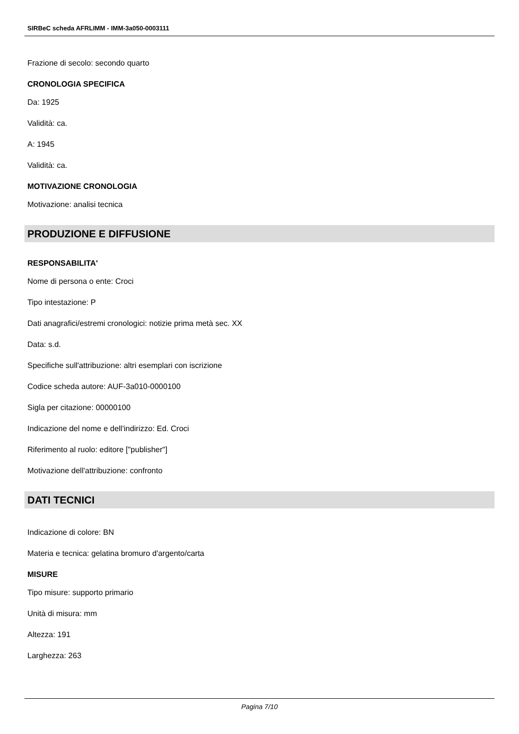SIRBeC scheda AFRLIMM - IMM-3a050-0003111
Frazione di secolo: secondo quarto
CRONOLOGIA SPECIFICA
Da: 1925
Validità: ca.
A: 1945
Validità: ca.
MOTIVAZIONE CRONOLOGIA
Motivazione: analisi tecnica
PRODUZIONE E DIFFUSIONE
RESPONSABILITA'
Nome di persona o ente: Croci
Tipo intestazione: P
Dati anagrafici/estremi cronologici: notizie prima metà sec. XX
Data: s.d.
Specifiche sull'attribuzione: altri esemplari con iscrizione
Codice scheda autore: AUF-3a010-0000100
Sigla per citazione: 00000100
Indicazione del nome e dell'indirizzo: Ed. Croci
Riferimento al ruolo: editore ["publisher"]
Motivazione dell'attribuzione: confronto
DATI TECNICI
Indicazione di colore: BN
Materia e tecnica: gelatina bromuro d'argento/carta
MISURE
Tipo misure: supporto primario
Unità di misura: mm
Altezza: 191
Larghezza: 263
Pagina 7/10